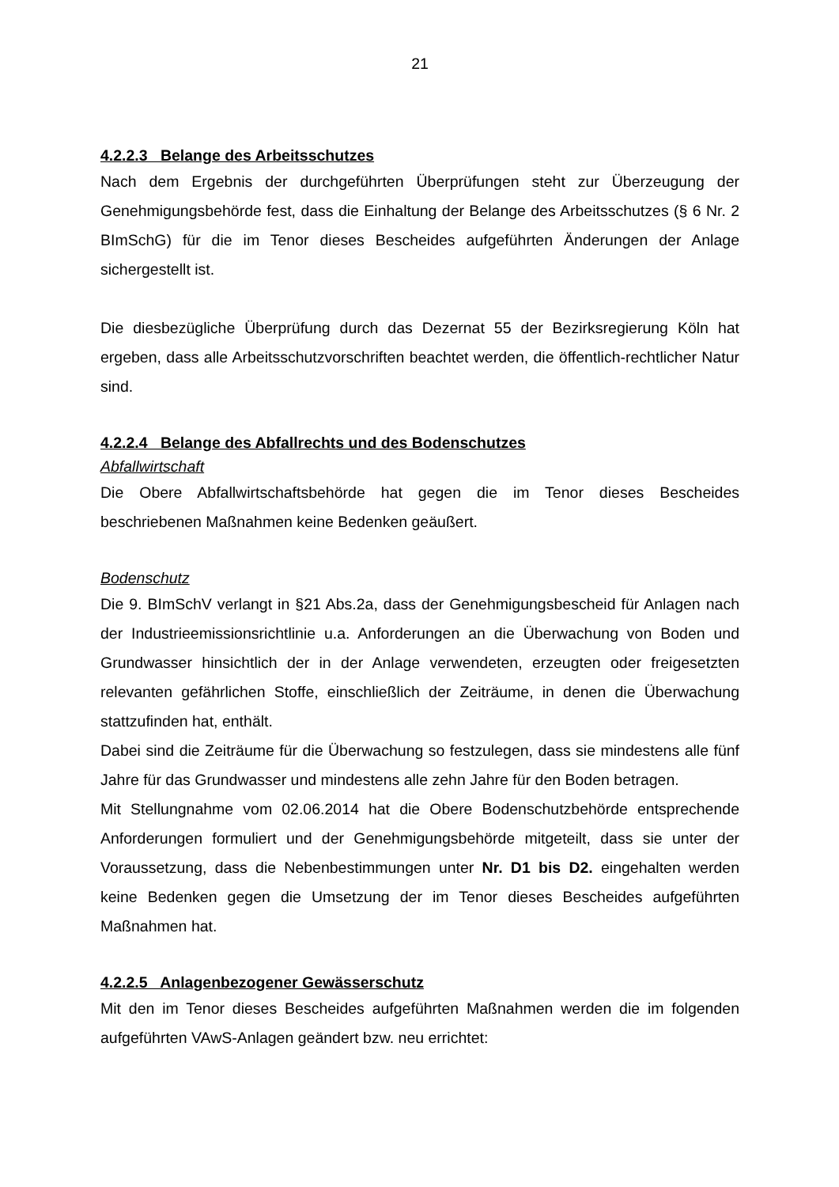21
4.2.2.3 Belange des Arbeitsschutzes
Nach dem Ergebnis der durchgeführten Überprüfungen steht zur Überzeugung der Genehmigungsbehörde fest, dass die Einhaltung der Belange des Arbeitsschutzes (§ 6 Nr. 2 BImSchG) für die im Tenor dieses Bescheides aufgeführten Änderungen der Anlage sichergestellt ist.
Die diesbezügliche Überprüfung durch das Dezernat 55 der Bezirksregierung Köln hat ergeben, dass alle Arbeitsschutzvorschriften beachtet werden, die öffentlich-rechtlicher Natur sind.
4.2.2.4 Belange des Abfallrechts und des Bodenschutzes
Abfallwirtschaft
Die Obere Abfallwirtschaftsbehörde hat gegen die im Tenor dieses Bescheides beschriebenen Maßnahmen keine Bedenken geäußert.
Bodenschutz
Die 9. BImSchV verlangt in §21 Abs.2a, dass der Genehmigungsbescheid für Anlagen nach der Industrieemissionsrichtlinie u.a. Anforderungen an die Überwachung von Boden und Grundwasser hinsichtlich der in der Anlage verwendeten, erzeugten oder freigesetzten relevanten gefährlichen Stoffe, einschließlich der Zeiträume, in denen die Überwachung stattzufinden hat, enthält.
Dabei sind die Zeiträume für die Überwachung so festzulegen, dass sie mindestens alle fünf Jahre für das Grundwasser und mindestens alle zehn Jahre für den Boden betragen.
Mit Stellungnahme vom 02.06.2014 hat die Obere Bodenschutzbehörde entsprechende Anforderungen formuliert und der Genehmigungsbehörde mitgeteilt, dass sie unter der Voraussetzung, dass die Nebenbestimmungen unter Nr. D1 bis D2. eingehalten werden keine Bedenken gegen die Umsetzung der im Tenor dieses Bescheides aufgeführten Maßnahmen hat.
4.2.2.5 Anlagenbezogener Gewässerschutz
Mit den im Tenor dieses Bescheides aufgeführten Maßnahmen werden die im folgenden aufgeführten VAwS-Anlagen geändert bzw. neu errichtet: